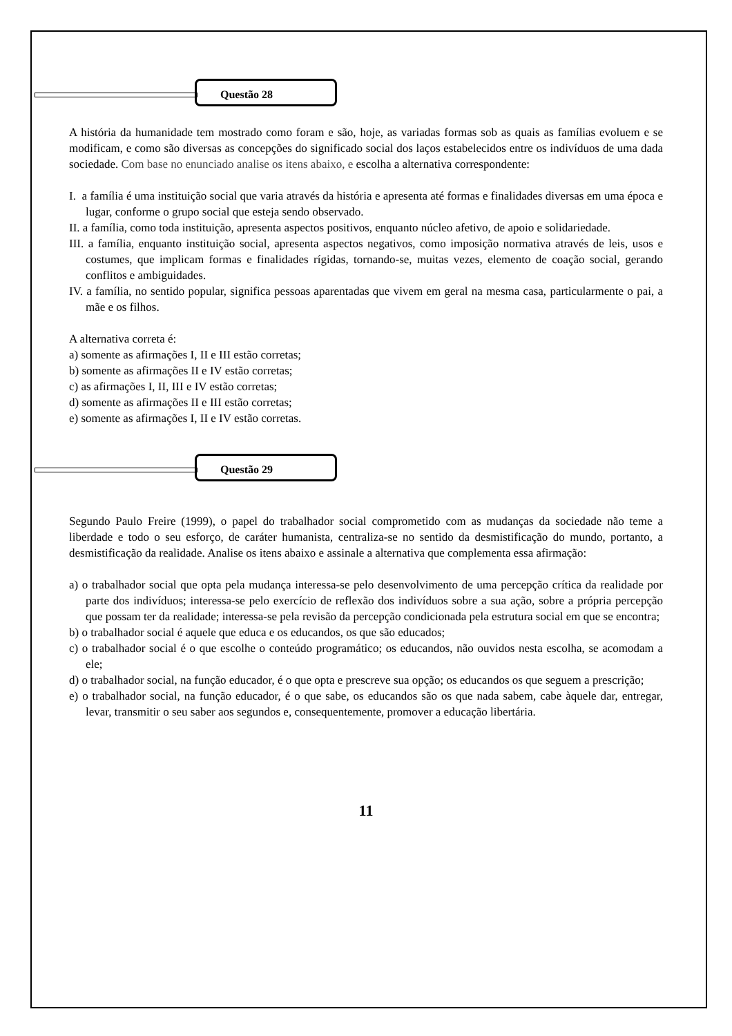Questão 28
A história da humanidade tem mostrado como foram e são, hoje, as variadas formas sob as quais as famílias evoluem e se modificam, e como são diversas as concepções do significado social dos laços estabelecidos entre os indivíduos de uma dada sociedade. Com base no enunciado analise os itens abaixo, e escolha a alternativa correspondente:
I. a família é uma instituição social que varia através da história e apresenta até formas e finalidades diversas em uma época e lugar, conforme o grupo social que esteja sendo observado.
II. a família, como toda instituição, apresenta aspectos positivos, enquanto núcleo afetivo, de apoio e solidariedade.
III. a família, enquanto instituição social, apresenta aspectos negativos, como imposição normativa através de leis, usos e costumes, que implicam formas e finalidades rígidas, tornando-se, muitas vezes, elemento de coação social, gerando conflitos e ambiguidades.
IV. a família, no sentido popular, significa pessoas aparentadas que vivem em geral na mesma casa, particularmente o pai, a mãe e os filhos.
A alternativa correta é:
a) somente as afirmações I, II e III estão corretas;
b) somente as afirmações II e IV estão corretas;
c) as afirmações I, II, III e IV estão corretas;
d) somente as afirmações II e III estão corretas;
e) somente as afirmações I, II e IV estão corretas.
Questão 29
Segundo Paulo Freire (1999), o papel do trabalhador social comprometido com as mudanças da sociedade não teme a liberdade e todo o seu esforço, de caráter humanista, centraliza-se no sentido da desmistificação do mundo, portanto, a desmistificação da realidade. Analise os itens abaixo e assinale a alternativa que complementa essa afirmação:
a) o trabalhador social que opta pela mudança interessa-se pelo desenvolvimento de uma percepção crítica da realidade por parte dos indivíduos; interessa-se pelo exercício de reflexão dos indivíduos sobre a sua ação, sobre a própria percepção que possam ter da realidade; interessa-se pela revisão da percepção condicionada pela estrutura social em que se encontra;
b) o trabalhador social é aquele que educa e os educandos, os que são educados;
c) o trabalhador social é o que escolhe o conteúdo programático; os educandos, não ouvidos nesta escolha, se acomodam a ele;
d) o trabalhador social, na função educador, é o que opta e prescreve sua opção; os educandos os que seguem a prescrição;
e) o trabalhador social, na função educador, é o que sabe, os educandos são os que nada sabem, cabe àquele dar, entregar, levar, transmitir o seu saber aos segundos e, consequentemente, promover a educação libertária.
11